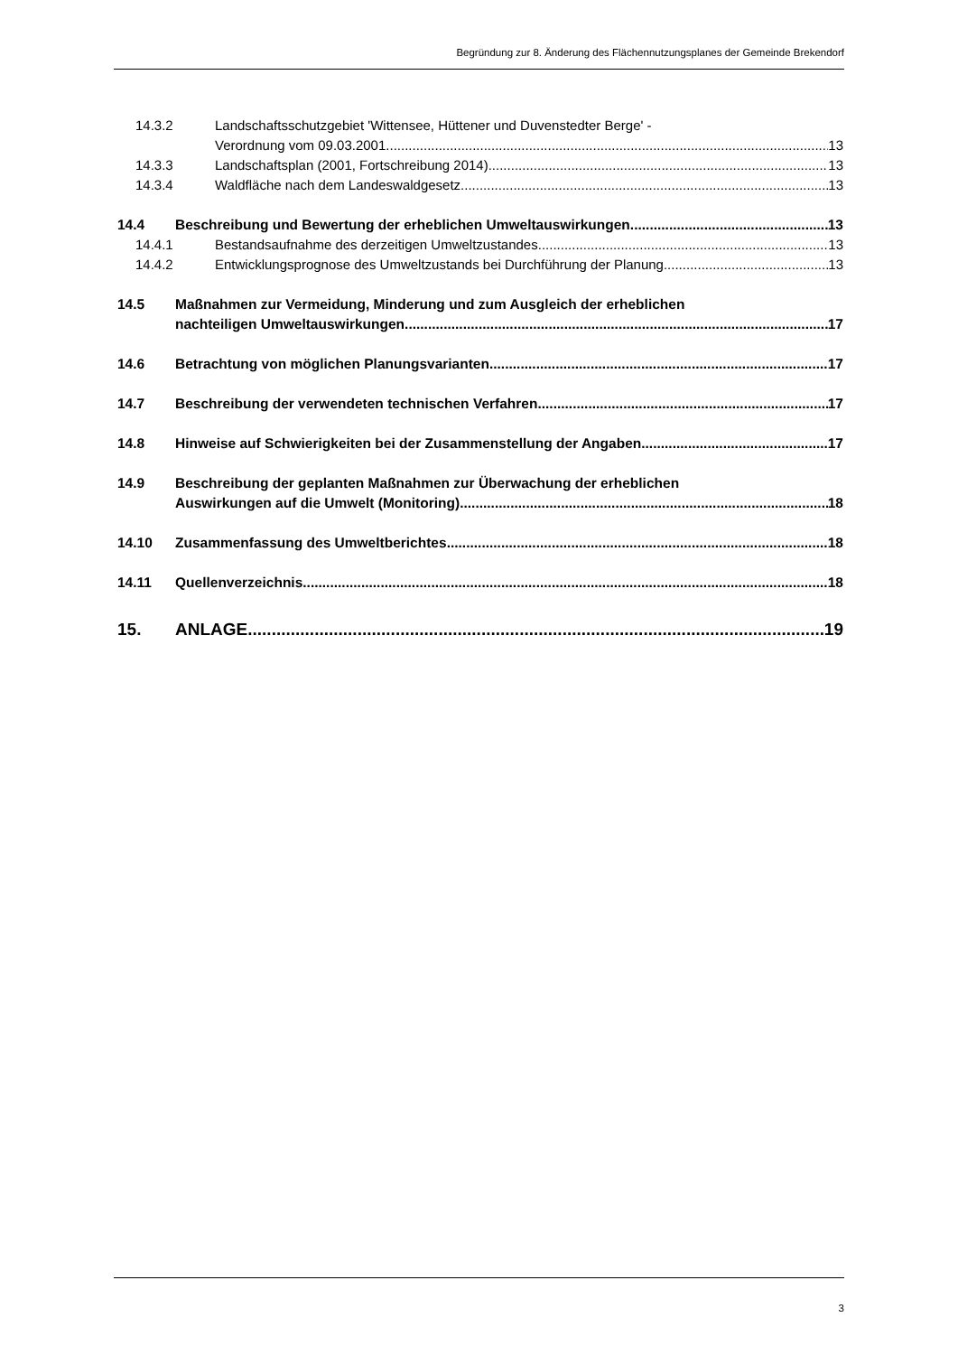Begründung zur 8. Änderung des Flächennutzungsplanes der Gemeinde Brekendorf
14.3.2 Landschaftsschutzgebiet 'Wittensee, Hüttener und Duvenstedter Berge' -
Verordnung vom 09.03.2001 13
14.3.3 Landschaftsplan (2001, Fortschreibung 2014) 13
14.3.4 Waldfläche nach dem Landeswaldgesetz 13
14.4 Beschreibung und Bewertung der erheblichen Umweltauswirkungen 13
14.4.1 Bestandsaufnahme des derzeitigen Umweltzustandes 13
14.4.2 Entwicklungsprognose des Umweltzustands bei Durchführung der Planung 13
14.5 Maßnahmen zur Vermeidung, Minderung und zum Ausgleich der erheblichen
nachteiligen Umweltauswirkungen 17
14.6 Betrachtung von möglichen Planungsvarianten 17
14.7 Beschreibung der verwendeten technischen Verfahren 17
14.8 Hinweise auf Schwierigkeiten bei der Zusammenstellung der Angaben 17
14.9 Beschreibung der geplanten Maßnahmen zur Überwachung der erheblichen
Auswirkungen auf die Umwelt (Monitoring) 18
14.10 Zusammenfassung des Umweltberichtes 18
14.11 Quellenverzeichnis 18
15. ANLAGE 19
3